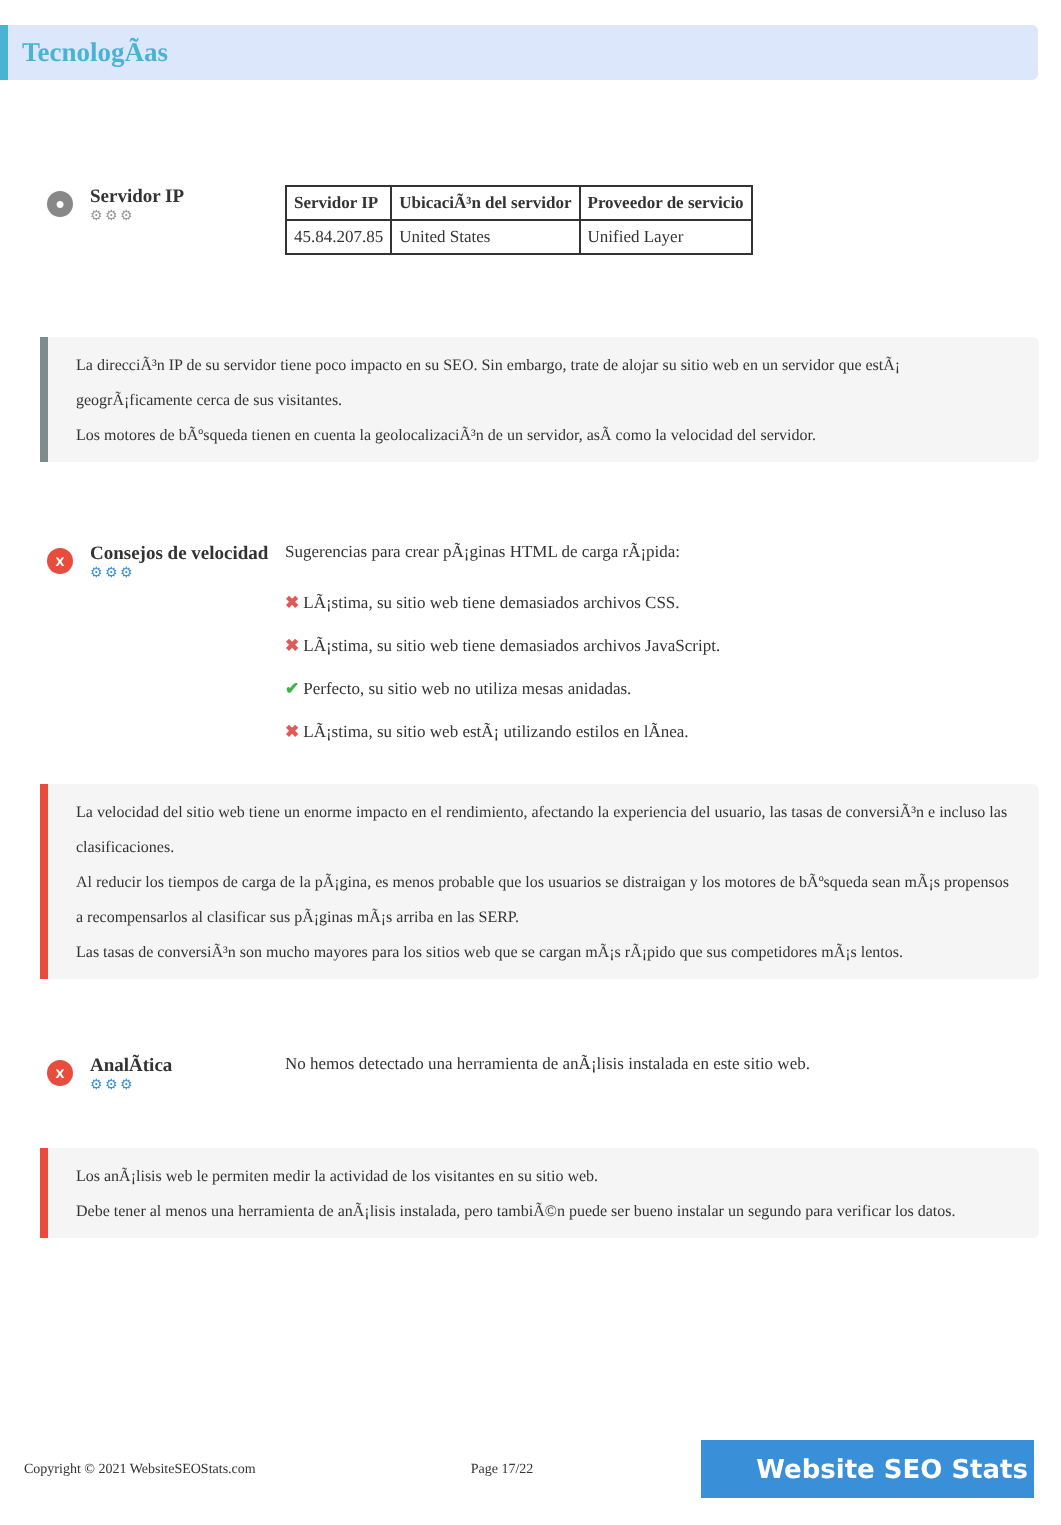TecnologÃas
●
Servidor IP
⚙⚙⚙
| Servidor IP | UbicaciÃ³n del servidor | Proveedor de servicio |
| --- | --- | --- |
| 45.84.207.85 | United States | Unified Layer |
La direcciÃ³n IP de su servidor tiene poco impacto en su SEO. Sin embargo, trate de alojar su sitio web en un servidor que estÃ¡ geogrÃ¡ficamente cerca de sus visitantes.
Los motores de bÃºsqueda tienen en cuenta la geolocalizaciÃ³n de un servidor, asÃ como la velocidad del servidor.
x
Consejos de velocidad
⚙⚙⚙
Sugerencias para crear pÃ¡ginas HTML de carga rÃ¡pida:
✖ LÃ¡stima, su sitio web tiene demasiados archivos CSS.
✖ LÃ¡stima, su sitio web tiene demasiados archivos JavaScript.
✔ Perfecto, su sitio web no utiliza mesas anidadas.
✖ LÃ¡stima, su sitio web estÃ¡ utilizando estilos en lÃnea.
La velocidad del sitio web tiene un enorme impacto en el rendimiento, afectando la experiencia del usuario, las tasas de conversiÃ³n e incluso las clasificaciones.
Al reducir los tiempos de carga de la pÃ¡gina, es menos probable que los usuarios se distraigan y los motores de bÃºsqueda sean mÃ¡s propensos a recompensarlos al clasificar sus pÃ¡ginas mÃ¡s arriba en las SERP.
Las tasas de conversiÃ³n son mucho mayores para los sitios web que se cargan mÃ¡s rÃ¡pido que sus competidores mÃ¡s lentos.
x
AnalÃtica
⚙⚙⚙
No hemos detectado una herramienta de anÃ¡lisis instalada en este sitio web.
Los anÃ¡lisis web le permiten medir la actividad de los visitantes en su sitio web.
Debe tener al menos una herramienta de anÃ¡lisis instalada, pero tambiÃ©n puede ser bueno instalar un segundo para verificar los datos.
Copyright © 2021 WebsiteSEOStats.com Page 17/22 Website SEO Stats